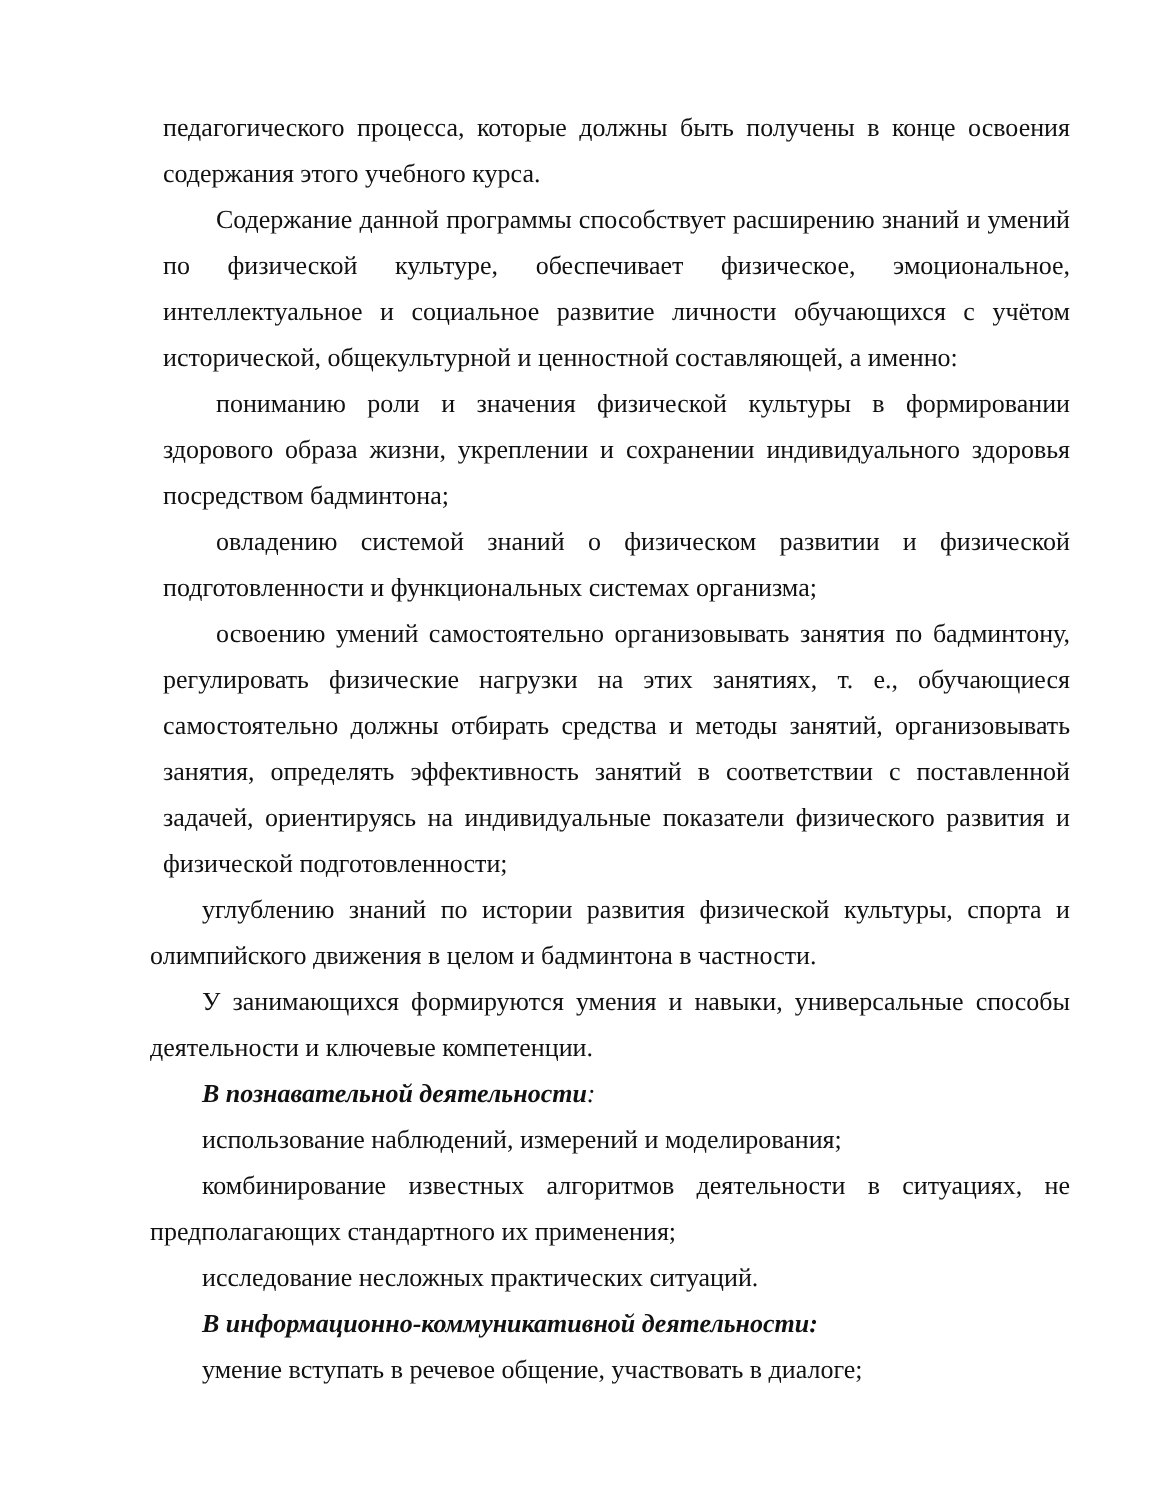педагогического процесса, которые должны быть получены в конце освоения содержания этого учебного курса.
Содержание данной программы способствует расширению знаний и умений по физической культуре, обеспечивает физическое, эмоциональное, интеллектуальное и социальное развитие личности обучающихся с учётом исторической, общекультурной и ценностной составляющей, а именно:
пониманию роли и значения физической культуры в формировании здорового образа жизни, укреплении и сохранении индивидуального здоровья посредством бадминтона;
овладению системой знаний о физическом развитии и физической подготовленности и функциональных системах организма;
освоению умений самостоятельно организовывать занятия по бадминтону, регулировать физические нагрузки на этих занятиях, т. е., обучающиеся самостоятельно должны отбирать средства и методы занятий, организовывать занятия, определять эффективность занятий в соответствии с поставленной задачей, ориентируясь на индивидуальные показатели физического развития и физической подготовленности;
углублению знаний по истории развития физической культуры, спорта и олимпийского движения в целом и бадминтона в частности.
У занимающихся формируются умения и навыки, универсальные способы деятельности и ключевые компетенции.
В познавательной деятельности:
использование наблюдений, измерений и моделирования;
комбинирование известных алгоритмов деятельности в ситуациях, не предполагающих стандартного их применения;
исследование несложных практических ситуаций.
В информационно-коммуникативной деятельности:
умение вступать в речевое общение, участвовать в диалоге;